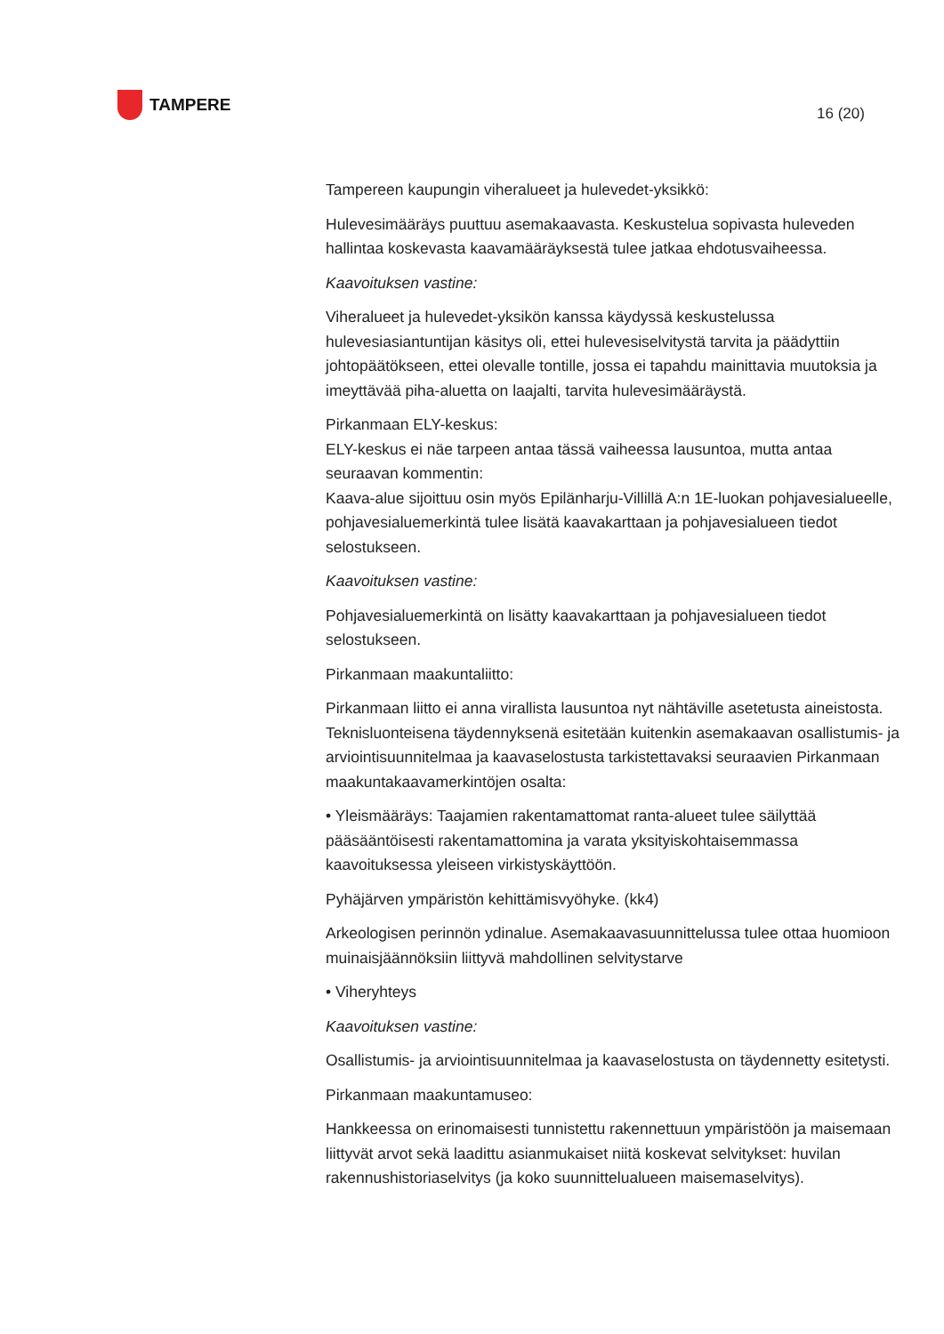TAMPERE
16 (20)
Tampereen kaupungin viheralueet ja hulevedet-yksikkö:
Hulevesimääräys puuttuu asemakaavasta. Keskustelua sopivasta huleveden hallintaa koskevasta kaavamääräyksestä tulee jatkaa ehdotusvaiheessa.
Kaavoituksen vastine:
Viheralueet ja hulevedet-yksikön kanssa käydyssä keskustelussa hulevesiasiantuntijan käsitys oli, ettei hulevesiselvitystä tarvita ja päädyttiin johtopäätökseen, ettei olevalle tontille, jossa ei tapahdu mainittavia muutoksia ja imeyttävää piha-aluetta on laajalti, tarvita hulevesimääräystä.
Pirkanmaan ELY-keskus:
ELY-keskus ei näe tarpeen antaa tässä vaiheessa lausuntoa, mutta antaa seuraavan kommentin:
Kaava-alue sijoittuu osin myös Epilänharju-Villillä A:n 1E-luokan pohjavesialueelle, pohjavesialuemerkintä tulee lisätä kaavakarttaan ja pohjavesialueen tiedot selostukseen.
Kaavoituksen vastine:
Pohjavesialuemerkintä on lisätty kaavakarttaan ja pohjavesialueen tiedot selostukseen.
Pirkanmaan maakuntaliitto:
Pirkanmaan liitto ei anna virallista lausuntoa nyt nähtäville asetetusta aineistosta. Teknisluonteisena täydennyksenä esitetään kuitenkin asemakaavan osallistumis- ja arviointisuunnitelmaa ja kaavaselostusta tarkistettavaksi seuraavien Pirkanmaan maakuntakaavamerkintöjen osalta:
• Yleismääräys: Taajamien rakentamattomat ranta-alueet tulee säilyttää pääsääntöisesti rakentamattomina ja varata yksityiskohtaisemmassa kaavoituksessa yleiseen virkistyskäyttöön.
Pyhäjärven ympäristön kehittämisvyöhyke. (kk4)
Arkeologisen perinnön ydinalue. Asemakaavasuunnittelussa tulee ottaa huomioon muinaisjäännöksiin liittyvä mahdollinen selvitystarve
• Viheryhteys
Kaavoituksen vastine:
Osallistumis- ja arviointisuunnitelmaa ja kaavaselostusta on täydennetty esitetysti.
Pirkanmaan maakuntamuseo:
Hankkeessa on erinomaisesti tunnistettu rakennettuun ympäristöön ja maisemaan liittyvät arvot sekä laadittu asianmukaiset niitä koskevat selvitykset: huvilan rakennushistoriaselvitys (ja koko suunnittelualueen maisemaselvitys).